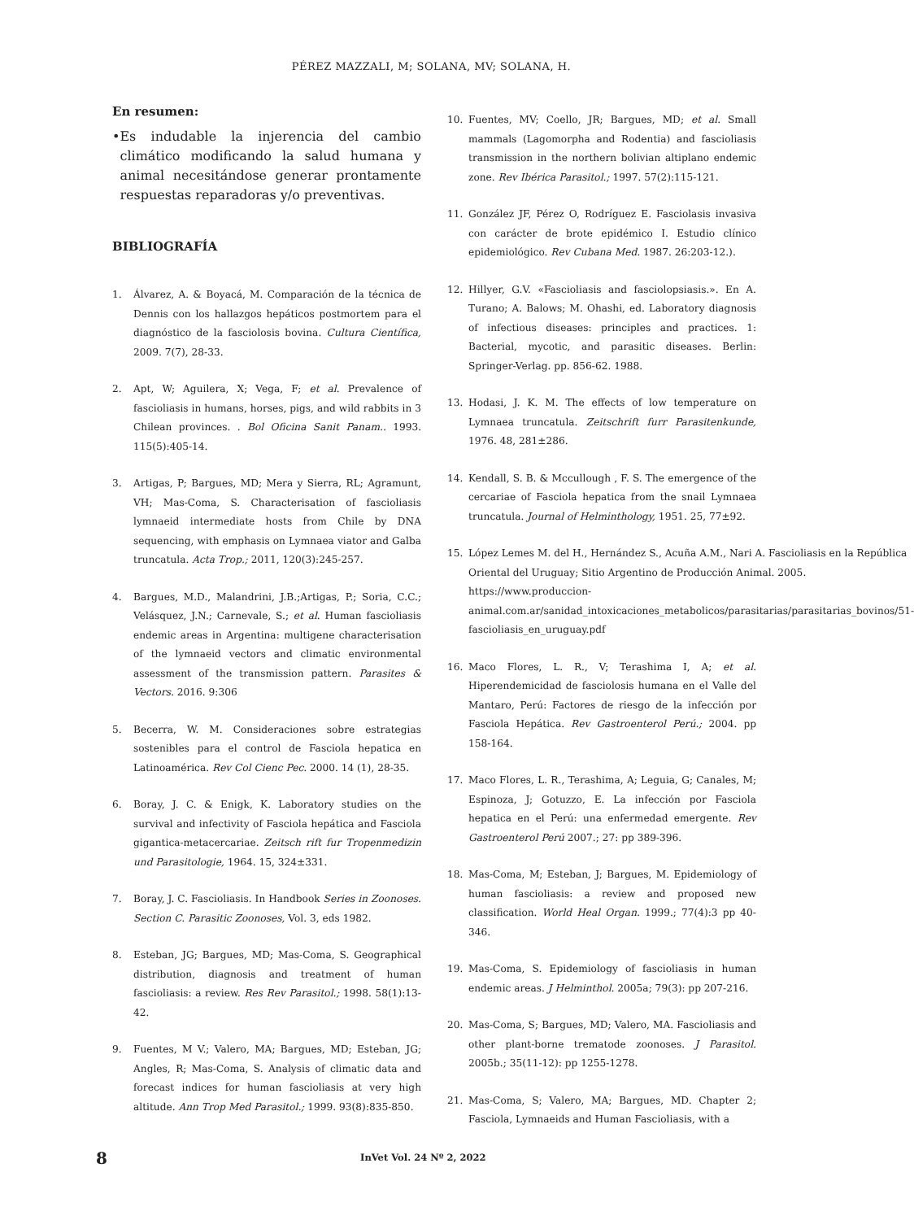PÉREZ MAZZALI, M; SOLANA, MV; SOLANA, H.
En resumen:
• Es indudable la injerencia del cambio climático modificando la salud humana y animal necesitándose generar prontamente respuestas reparadoras y/o preventivas.
BIBLIOGRAFÍA
1. Álvarez, A. & Boyacá, M. Comparación de la técnica de Dennis con los hallazgos hepáticos postmortem para el diagnóstico de la fasciolosis bovina. Cultura Científica, 2009. 7(7), 28-33.
2. Apt, W; Aguilera, X; Vega, F; et al. Prevalence of fascioliasis in humans, horses, pigs, and wild rabbits in 3 Chilean provinces. . Bol Oficina Sanit Panam.. 1993. 115(5):405-14.
3. Artigas, P; Bargues, MD; Mera y Sierra, RL; Agramunt, VH; Mas-Coma, S. Characterisation of fascioliasis lymnaeid intermediate hosts from Chile by DNA sequencing, with emphasis on Lymnaea viator and Galba truncatula. Acta Trop.; 2011, 120(3):245-257.
4. Bargues, M.D., Malandrini, J.B.;Artigas, P.; Soria, C.C.; Velásquez, J.N.; Carnevale, S.; et al. Human fascioliasis endemic areas in Argentina: multigene characterisation of the lymnaeid vectors and climatic environmental assessment of the transmission pattern. Parasites & Vectors. 2016. 9:306
5. Becerra, W. M. Consideraciones sobre estrategias sostenibles para el control de Fasciola hepatica en Latinoamérica. Rev Col Cienc Pec. 2000. 14 (1), 28-35.
6. Boray, J. C. & Enigk, K. Laboratory studies on the survival and infectivity of Fasciola hepática and Fasciola gigantica-metacercariae. Zeitsch rift fur Tropenmedizin und Parasitologie, 1964. 15, 324±331.
7. Boray, J. C. Fascioliasis. In Handbook Series in Zoonoses. Section C. Parasitic Zoonoses, Vol. 3, eds 1982.
8. Esteban, JG; Bargues, MD; Mas-Coma, S. Geographical distribution, diagnosis and treatment of human fascioliasis: a review. Res Rev Parasitol.; 1998. 58(1):13-42.
9. Fuentes, M V.; Valero, MA; Bargues, MD; Esteban, JG; Angles, R; Mas-Coma, S. Analysis of climatic data and forecast indices for human fascioliasis at very high altitude. Ann Trop Med Parasitol.; 1999. 93(8):835-850.
10. Fuentes, MV; Coello, JR; Bargues, MD; et al. Small mammals (Lagomorpha and Rodentia) and fascioliasis transmission in the northern bolivian altiplano endemic zone. Rev Ibérica Parasitol.; 1997. 57(2):115-121.
11. González JF, Pérez O, Rodríguez E. Fasciolasis invasiva con carácter de brote epidémico I. Estudio clínico epidemiológico. Rev Cubana Med. 1987. 26:203-12.).
12. Hillyer, G.V. «Fascioliasis and fasciolopsiasis.». En A. Turano; A. Balows; M. Ohashi, ed. Laboratory diagnosis of infectious diseases: principles and practices. 1: Bacterial, mycotic, and parasitic diseases. Berlin: Springer-Verlag. pp. 856-62. 1988.
13. Hodasi, J. K. M. The effects of low temperature on Lymnaea truncatula. Zeitschrift furr Parasitenkunde, 1976. 48, 281±286.
14. Kendall, S. B. & Mccullough , F. S. The emergence of the cercariae of Fasciola hepatica from the snail Lymnaea truncatula. Journal of Helminthology, 1951. 25, 77±92.
15. López Lemes M. del H., Hernández S., Acuña A.M., Nari A. Fascioliasis en la República Oriental del Uruguay; Sitio Argentino de Producción Animal. 2005. https://www.produccion-animal.com.ar/sanidad_intoxicaciones_metabolicos/parasitarias/parasitarias_bovinos/51-fascioliasis_en_uruguay.pdf
16. Maco Flores, L. R., V; Terashima I, A; et al. Hiperendemicidad de fasciolosis humana en el Valle del Mantaro, Perú: Factores de riesgo de la infección por Fasciola Hepática. Rev Gastroenterol Perú.; 2004. pp 158-164.
17. Maco Flores, L. R., Terashima, A; Leguia, G; Canales, M; Espinoza, J; Gotuzzo, E. La infección por Fasciola hepatica en el Perú: una enfermedad emergente. Rev Gastroenterol Perú 2007.; 27: pp 389-396.
18. Mas-Coma, M; Esteban, J; Bargues, M. Epidemiology of human fascioliasis: a review and proposed new classification. World Heal Organ. 1999.; 77(4):3 pp 40-346.
19. Mas-Coma, S. Epidemiology of fascioliasis in human endemic areas. J Helminthol. 2005a; 79(3): pp 207-216.
20. Mas-Coma, S; Bargues, MD; Valero, MA. Fascioliasis and other plant-borne trematode zoonoses. J Parasitol. 2005b.; 35(11-12): pp 1255-1278.
21. Mas-Coma, S; Valero, MA; Bargues, MD. Chapter 2; Fasciola, Lymnaeids and Human Fascioliasis, with a
8 InVet Vol. 24 Nº 2, 2022